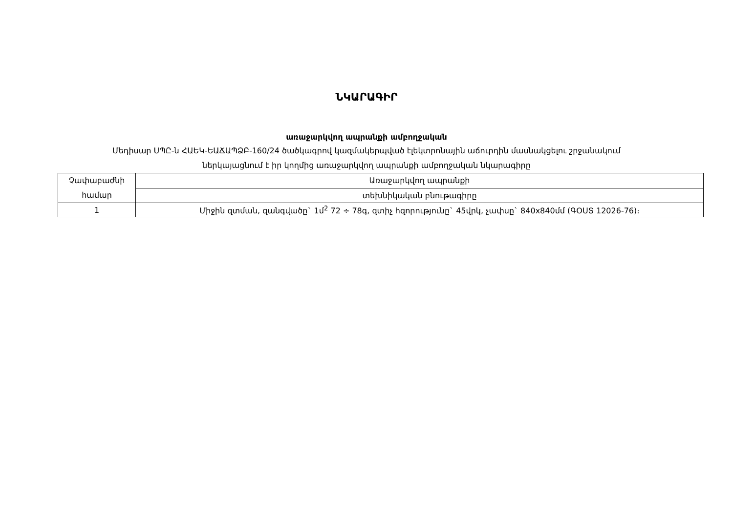ՆԿԱՐԱԳԻՐ
առաջարկվող ապրանքի ամբողջական
Մեդիսար ՍՊԸ-ն ՀԱԵԿ-ԵԱՃԱՊՁԲ-160/24 ծածկագրով կազմակերպված էլեկտրոնային աճուրդին մասնակցելու շրջանակում
ներկայացնում է իր կողմից առաջարկվող ապրանքի ամբողջական նկարագիրը
| Չափաբաժնի համար | Առաջարկվող ապրանքի |
| | տեխնիկական բնութագիրը |
| 1 | Միջին զտման, զանգվածը` 1մ<sup>2</sup> 72 ÷ 78գ, զտիչ հզորությունը` 45վրկ, չափսը` 840x840մմ (ԳՕՍՏ 12026-76)։ |